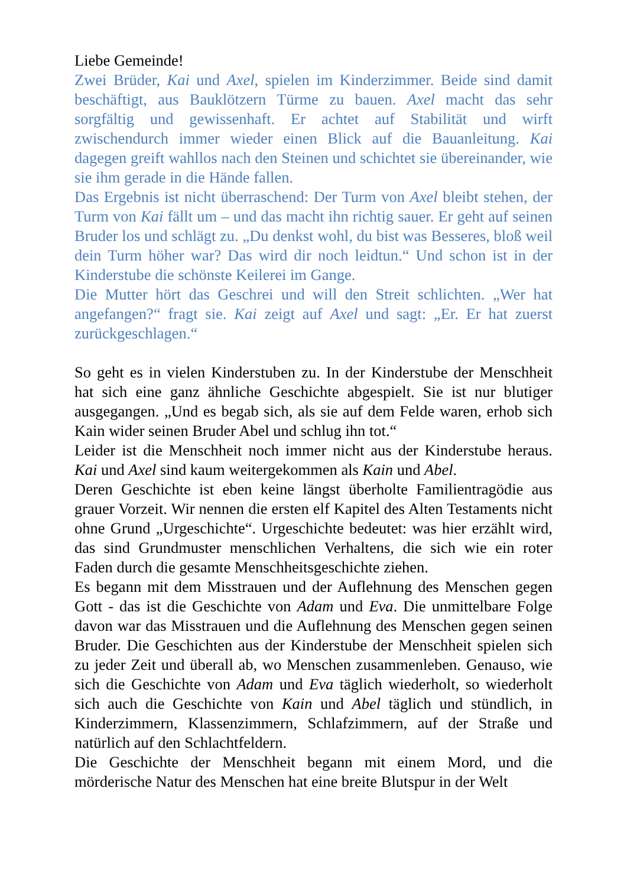Liebe Gemeinde!
Zwei Brüder, Kai und Axel, spielen im Kinderzimmer. Beide sind damit beschäftigt, aus Bauklötzern Türme zu bauen. Axel macht das sehr sorgfältig und gewissenhaft. Er achtet auf Stabilität und wirft zwischendurch immer wieder einen Blick auf die Bauanleitung. Kai dagegen greift wahllos nach den Steinen und schichtet sie übereinander, wie sie ihm gerade in die Hände fallen.
Das Ergebnis ist nicht überraschend: Der Turm von Axel bleibt stehen, der Turm von Kai fällt um – und das macht ihn richtig sauer. Er geht auf seinen Bruder los und schlägt zu. „Du denkst wohl, du bist was Besseres, bloß weil dein Turm höher war? Das wird dir noch leidtun.“ Und schon ist in der Kinderstube die schönste Keilerei im Gange.
Die Mutter hört das Geschrei und will den Streit schlichten. „Wer hat angefangen?“ fragt sie. Kai zeigt auf Axel und sagt: „Er. Er hat zuerst zurückgeschlagen.“
So geht es in vielen Kinderstuben zu. In der Kinderstube der Menschheit hat sich eine ganz ähnliche Geschichte abgespielt. Sie ist nur blutiger ausgegangen. „Und es begab sich, als sie auf dem Felde waren, erhob sich Kain wider seinen Bruder Abel und schlug ihn tot.“
Leider ist die Menschheit noch immer nicht aus der Kinderstube heraus. Kai und Axel sind kaum weitergekommen als Kain und Abel.
Deren Geschichte ist eben keine längst überholte Familientragödie aus grauer Vorzeit. Wir nennen die ersten elf Kapitel des Alten Testaments nicht ohne Grund „Urgeschichte“. Urgeschichte bedeutet: was hier erzählt wird, das sind Grundmuster menschlichen Verhaltens, die sich wie ein roter Faden durch die gesamte Menschheitsgeschichte ziehen.
Es begann mit dem Misstrauen und der Auflehnung des Menschen gegen Gott - das ist die Geschichte von Adam und Eva. Die unmittelbare Folge davon war das Misstrauen und die Auflehnung des Menschen gegen seinen Bruder. Die Geschichten aus der Kinderstube der Menschheit spielen sich zu jeder Zeit und überall ab, wo Menschen zusammenleben. Genauso, wie sich die Geschichte von Adam und Eva täglich wiederholt, so wiederholt sich auch die Geschichte von Kain und Abel täglich und stündlich, in Kinderzimmern, Klassenzimmern, Schlafzimmern, auf der Straße und natürlich auf den Schlachtfeldern.
Die Geschichte der Menschheit begann mit einem Mord, und die mörderische Natur des Menschen hat eine breite Blutspur in der Welt